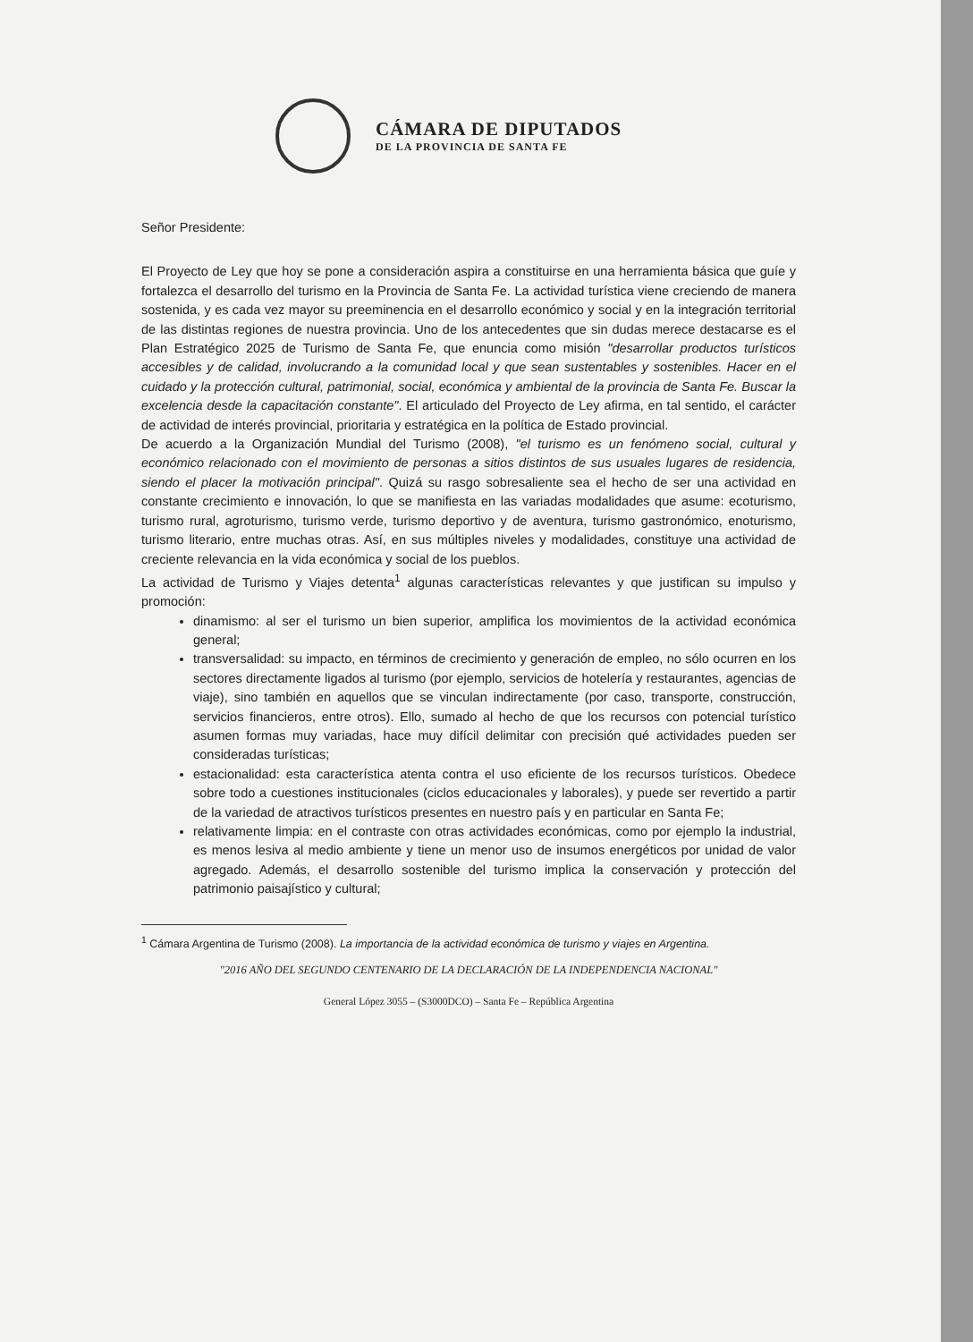CÁMARA DE DIPUTADOS
DE LA PROVINCIA DE SANTA FE
Señor Presidente:
El Proyecto de Ley que hoy se pone a consideración aspira a constituirse en una herramienta básica que guíe y fortalezca el desarrollo del turismo en la Provincia de Santa Fe. La actividad turística viene creciendo de manera sostenida, y es cada vez mayor su preeminencia en el desarrollo económico y social y en la integración territorial de las distintas regiones de nuestra provincia. Uno de los antecedentes que sin dudas merece destacarse es el Plan Estratégico 2025 de Turismo de Santa Fe, que enuncia como misión "desarrollar productos turísticos accesibles y de calidad, involucrando a la comunidad local y que sean sustentables y sostenibles. Hacer en el cuidado y la protección cultural, patrimonial, social, económica y ambiental de la provincia de Santa Fe. Buscar la excelencia desde la capacitación constante". El articulado del Proyecto de Ley afirma, en tal sentido, el carácter de actividad de interés provincial, prioritaria y estratégica en la política de Estado provincial.
De acuerdo a la Organización Mundial del Turismo (2008), "el turismo es un fenómeno social, cultural y económico relacionado con el movimiento de personas a sitios distintos de sus usuales lugares de residencia, siendo el placer la motivación principal". Quizá su rasgo sobresaliente sea el hecho de ser una actividad en constante crecimiento e innovación, lo que se manifiesta en las variadas modalidades que asume: ecoturismo, turismo rural, agroturismo, turismo verde, turismo deportivo y de aventura, turismo gastronómico, enoturismo, turismo literario, entre muchas otras. Así, en sus múltiples niveles y modalidades, constituye una actividad de creciente relevancia en la vida económica y social de los pueblos.
La actividad de Turismo y Viajes detenta<sup>1</sup> algunas características relevantes y que justifican su impulso y promoción:
dinamismo: al ser el turismo un bien superior, amplifica los movimientos de la actividad económica general;
transversalidad: su impacto, en términos de crecimiento y generación de empleo, no sólo ocurren en los sectores directamente ligados al turismo (por ejemplo, servicios de hotelería y restaurantes, agencias de viaje), sino también en aquellos que se vinculan indirectamente (por caso, transporte, construcción, servicios financieros, entre otros). Ello, sumado al hecho de que los recursos con potencial turístico asumen formas muy variadas, hace muy difícil delimitar con precisión qué actividades pueden ser consideradas turísticas;
estacionalidad: esta característica atenta contra el uso eficiente de los recursos turísticos. Obedece sobre todo a cuestiones institucionales (ciclos educacionales y laborales), y puede ser revertido a partir de la variedad de atractivos turísticos presentes en nuestro país y en particular en Santa Fe;
relativamente limpia: en el contraste con otras actividades económicas, como por ejemplo la industrial, es menos lesiva al medio ambiente y tiene un menor uso de insumos energéticos por unidad de valor agregado. Además, el desarrollo sostenible del turismo implica la conservación y protección del patrimonio paisajístico y cultural;
<sup>1</sup> Cámara Argentina de Turismo (2008). La importancia de la actividad económica de turismo y viajes en Argentina.
"2016 AÑO DEL SEGUNDO CENTENARIO DE LA DECLARACIÓN DE LA INDEPENDENCIA NACIONAL"
General López 3055 – (S3000DCO) – Santa Fe – República Argentina